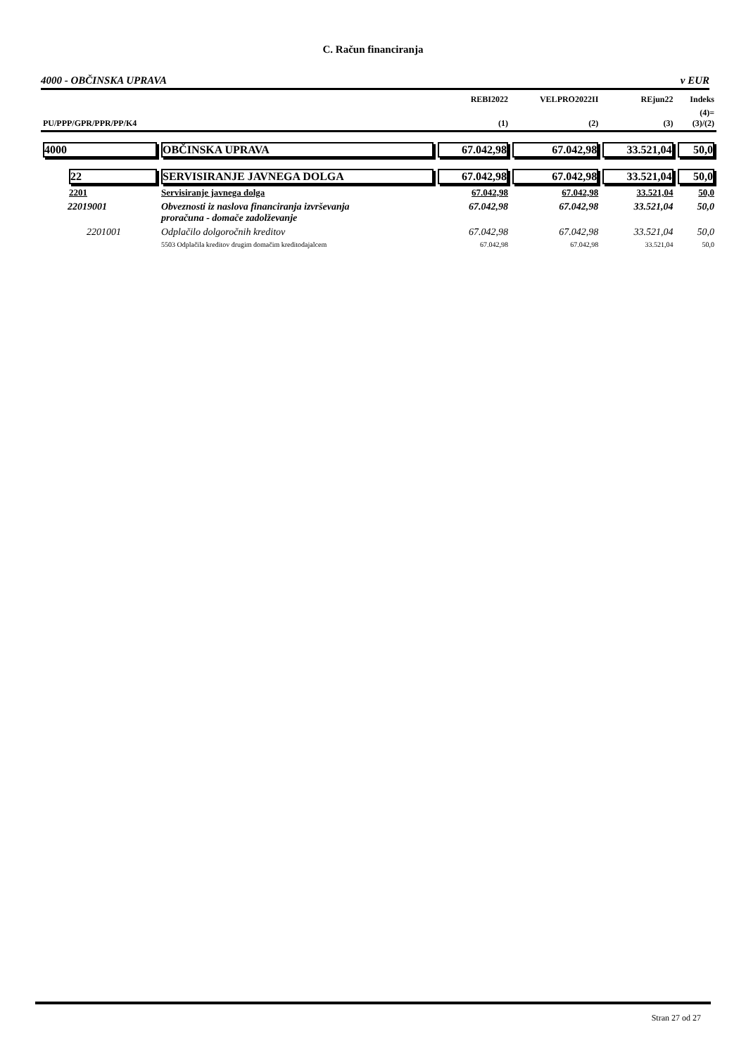C. Račun financiranja
4000 - OBČINSKA UPRAVA v EUR
| | | REBI2022 | VELPRO2022II | REjun22 | Indeks |
| --- | --- | --- | --- | --- | --- |
| PU/PPP/GPR/PPR/PP/K4 | | (1) | (2) | (3) | (4)= (3)/(2) |
| 4000 | OBČINSKA UPRAVA | 67.042,98 | 67.042,98 | 33.521,04 | 50,0 |
| 22 | SERVISIRANJE JAVNEGA DOLGA | 67.042,98 | 67.042,98 | 33.521,04 | 50,0 |
| 2201 | Servisiranje javnega dolga | 67.042,98 | 67.042,98 | 33.521,04 | 50,0 |
| 22019001 | Obveznosti iz naslova financiranja izvrševanja proračuna - domače zadolževanje | 67.042,98 | 67.042,98 | 33.521,04 | 50,0 |
| 2201001 | Odplačilo dolgoročnih kreditov | 67.042,98 | 67.042,98 | 33.521,04 | 50,0 |
| | 5503 Odplačila kreditov drugim domačim kreditodajalcem | 67.042,98 | 67.042,98 | 33.521,04 | 50,0 |
Stran 27 od 27